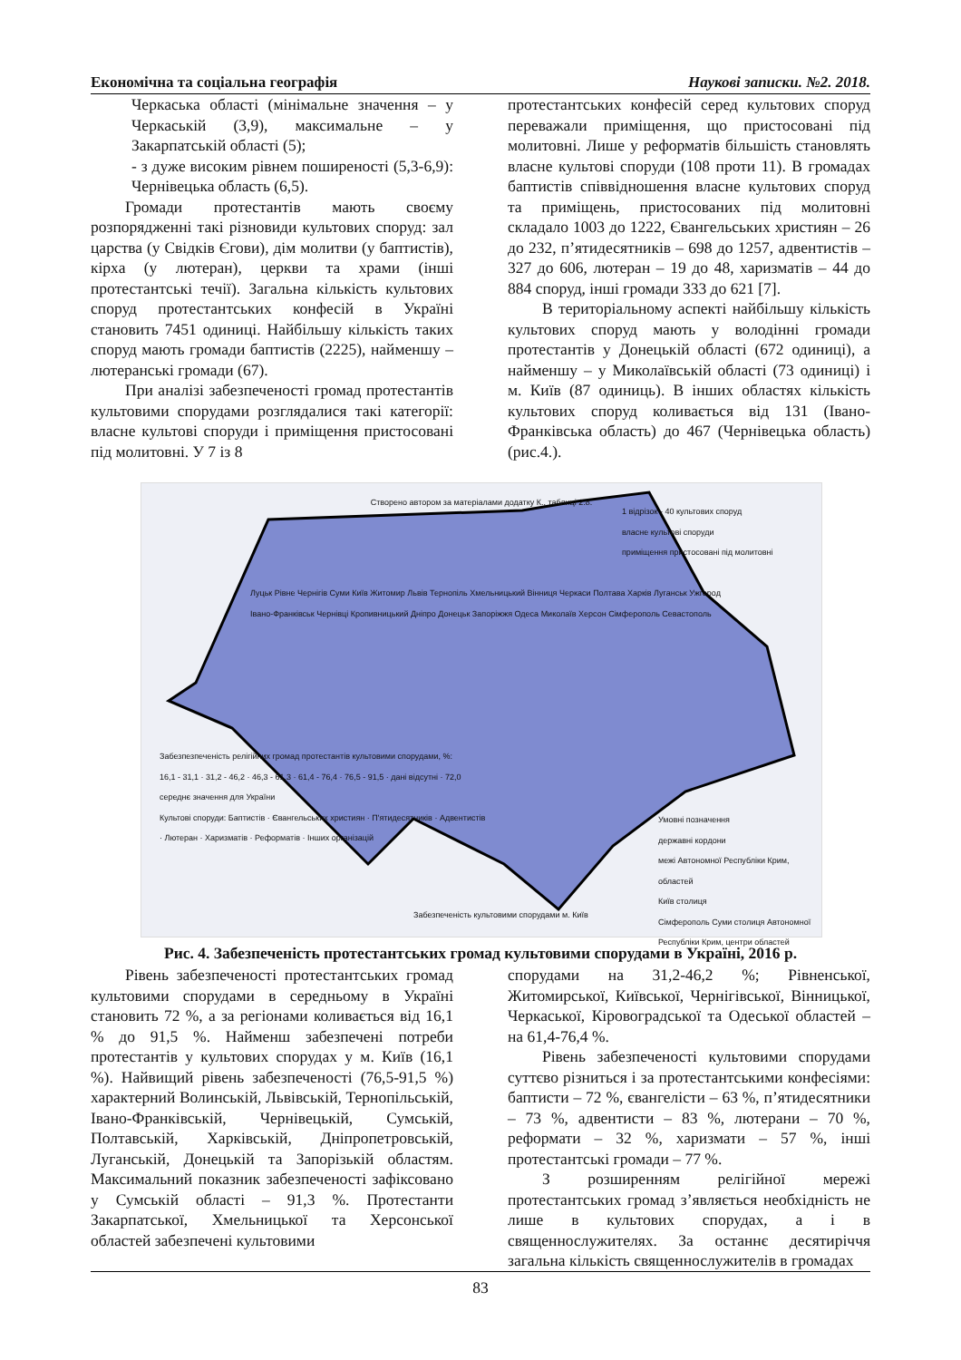Економічна та соціальна географія Наукові записки. №2. 2018.
Черкаська області (мінімальне значення – у Черкаській (3,9), максимальне – у Закарпатській області (5);
- з дуже високим рівнем поширеності (5,3-6,9): Чернівецька область (6,5).
Громади протестантів мають своєму розпорядженні такі різновиди культових споруд: зал царства (у Свідків Єгови), дім молитви (у баптистів), кірха (у лютеран), церкви та храми (інші протестантські течії). Загальна кількість культових споруд протестантських конфесій в Україні становить 7451 одиниці. Найбільшу кількість таких споруд мають громади баптистів (2225), найменшу – лютеранські громади (67).
При аналізі забезпеченості громад протестантів культовими спорудами розглядалися такі категорії: власне культові споруди і приміщення пристосовані під молитовні. У 7 із 8
протестантських конфесій серед культових споруд переважали приміщення, що пристосовані під молитовні. Лише у реформатів більшість становлять власне культові споруди (108 проти 11). В громадах баптистів співвідношення власне культових споруд та приміщень, пристосованих під молитовні складало 1003 до 1222, Євангельських християн – 26 до 232, п’ятидесятників – 698 до 1257, адвентистів – 327 до 606, лютеран – 19 до 48, харизматів – 44 до 884 споруд, інші громади 333 до 621 [7].
В територіальному аспекті найбільшу кількість культових споруд мають у володінні громади протестантів у Донецькій області (672 одиниці), а найменшу – у Миколаївській області (73 одиниці) і м. Київ (87 одиниць). В інших областях кількість культових споруд коливається від 131 (Івано-Франківська область) до 467 (Чернівецька область) (рис.4.).
Створено автором за матеріалами додатку К., таблиці 2.8.
1 відрізок - 40 культових споруд
власне культові споруди
приміщення пристосовані під молитовні
Забезпезпеченість релігійних громад протестантів культовими спорудами, %:
16,1 - 31,1 · 31,2 - 46,2 · 46,3 - 61,3 · 61,4 - 76,4 · 76,5 - 91,5 · дані відсутні · 72,0 середнє значення для України
Культові споруди: Баптистів · Євангельських християн · П'ятидесятників · Адвентистів · Лютеран · Харизматів · Реформатів · Інших організацій
Луцьк Рівне Чернігів Суми Київ Житомир Львів Тернопіль Хмельницький Вінниця Черкаси Полтава Харків Луганськ Ужгород Івано-Франківськ Чернівці Кропивницький Дніпро Донецьк Запоріжжя Одеса Миколаїв Херсон Сімферополь Севастополь
Забезпеченість культовими спорудами м. Київ
Умовні позначення
державні кордони
межі Автономної Республіки Крим, областей
Київ столиця
Сімферополь Суми столиця Автономної Республіки Крим, центри областей
Рис. 4. Забезпеченість протестантських громад культовими спорудами в Україні, 2016 р.
Рівень забезпеченості протестантських громад культовими спорудами в середньому в Україні становить 72 %, а за регіонами коливається від 16,1 % до 91,5 %. Найменш забезпечені потреби протестантів у культових спорудах у м. Київ (16,1 %). Найвищий рівень забезпеченості (76,5-91,5 %) характерний Волинській, Львівській, Тернопільській, Івано-Франківській, Чернівецькій, Сумській, Полтавській, Харківській, Дніпропетровській, Луганській, Донецькій та Запорізькій областям. Максимальний показник забезпеченості зафіксовано у Сумській області – 91,3 %. Протестанти Закарпатської, Хмельницької та Херсонської областей забезпечені культовими
спорудами на 31,2-46,2 %; Рівненської, Житомирської, Київської, Чернігівської, Вінницької, Черкаської, Кіровоградської та Одеської областей – на 61,4-76,4 %.
Рівень забезпеченості культовими спорудами суттєво різниться і за протестантськими конфесіями: баптисти – 72 %, євангелісти – 63 %, п’ятидесятники – 73 %, адвентисти – 83 %, лютерани – 70 %, реформати – 32 %, харизмати – 57 %, інші протестантські громади – 77 %.
З розширенням релігійної мережі протестантських громад з’являється необхідність не лише в культових спорудах, а і в священнослужителях. За останнє десятиріччя загальна кількість священнослужителів в громадах
83